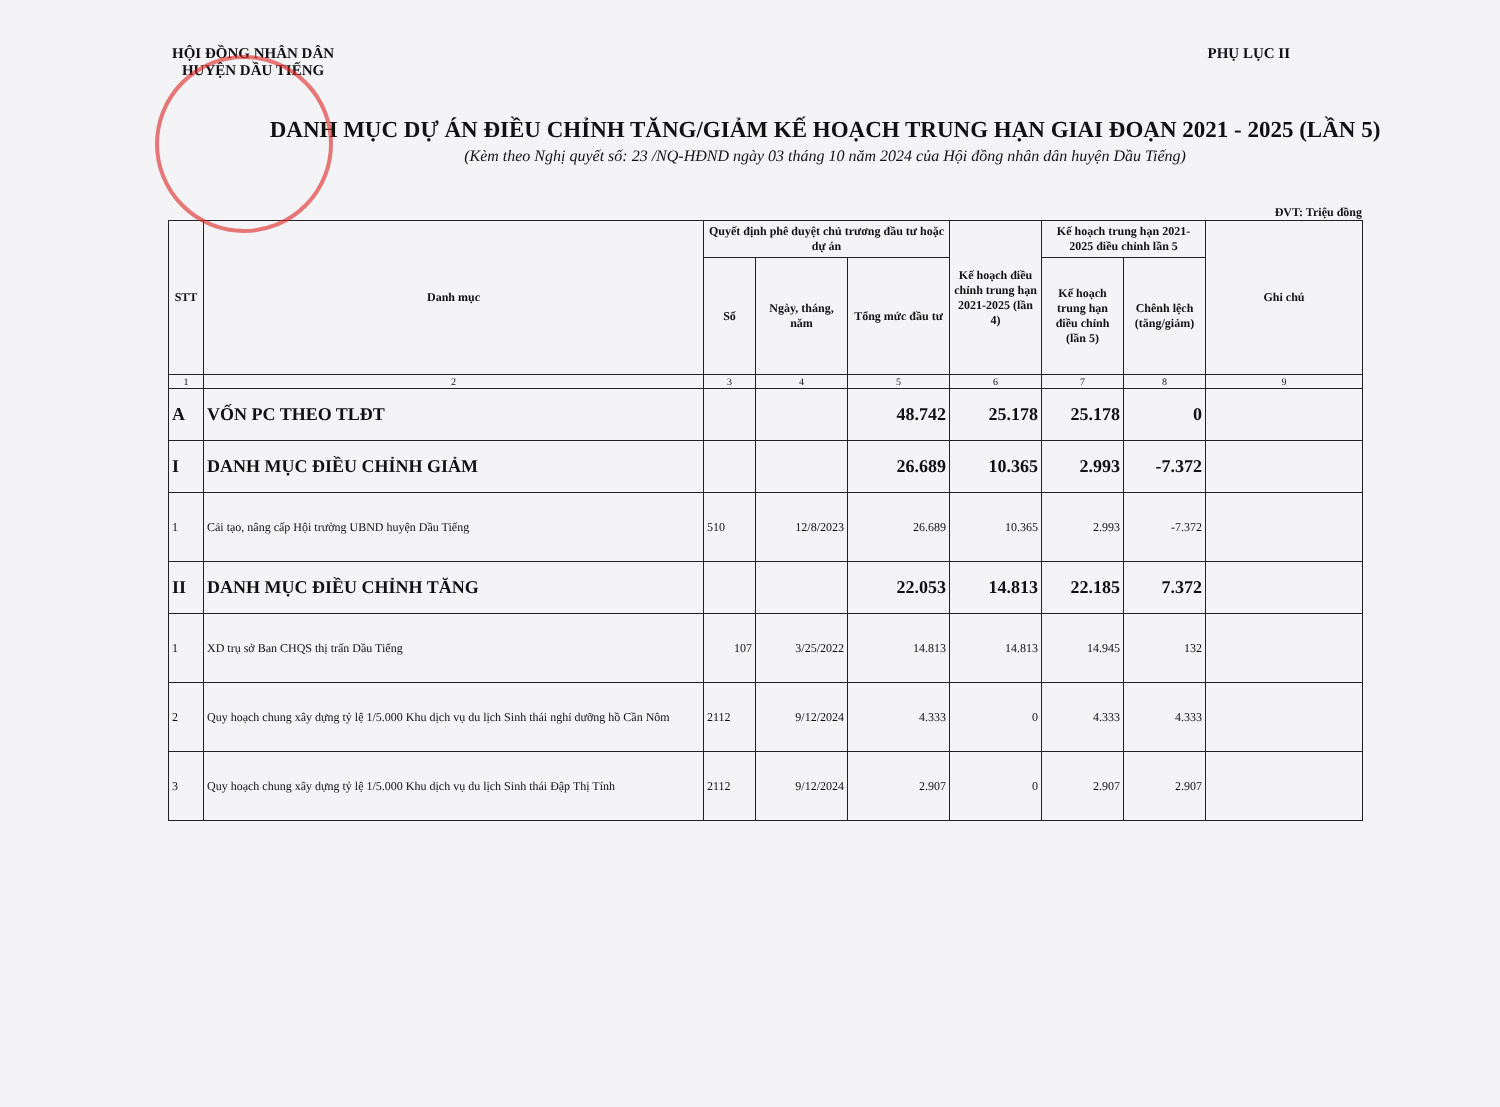HỘI ĐỒNG NHÂN DÂN
HUYỆN DẦU TIẾNG
PHỤ LỤC II
DANH MỤC DỰ ÁN ĐIỀU CHỈNH TĂNG/GIẢM KẾ HOẠCH TRUNG HẠN GIAI ĐOẠN 2021 - 2025 (LẦN 5)
(Kèm theo Nghị quyết số: 23 /NQ-HĐND ngày 03 tháng 10 năm 2024 của Hội đồng nhân dân huyện Dầu Tiếng)
ĐVT: Triệu đồng
| STT | Danh mục | Quyết định phê duyệt chủ trương đầu tư hoặc dự án | | | Kế hoạch điều chỉnh trung hạn 2021-2025 (lần 4) | Kế hoạch trung hạn 2021-2025 điều chỉnh lần 5 | | Ghi chú |
| --- | --- | --- | --- | --- | --- | --- | --- | --- |
| | | Số | Ngày, tháng, năm | Tổng mức đầu tư | | Kế hoạch trung hạn điều chỉnh (lần 5) | Chênh lệch (tăng/giảm) | |
| 1 | 2 | 3 | 4 | 5 | 6 | 7 | 8 | 9 |
| A | VỐN PC THEO TLĐT | | | 48.742 | 25.178 | 25.178 | 0 | |
| I | DANH MỤC ĐIỀU CHỈNH GIẢM | | | 26.689 | 10.365 | 2.993 | -7.372 | |
| 1 | Cải tạo, nâng cấp Hội trường UBND huyện Dầu Tiếng | 510 | 12/8/2023 | 26.689 | 10.365 | 2.993 | -7.372 | |
| II | DANH MỤC ĐIỀU CHỈNH TĂNG | | | 22.053 | 14.813 | 22.185 | 7.372 | |
| 1 | XD trụ sở Ban CHQS thị trấn Dầu Tiếng | 107 | 3/25/2022 | 14.813 | 14.813 | 14.945 | 132 | |
| 2 | Quy hoạch chung xây dựng tỷ lệ 1/5.000 Khu dịch vụ du lịch Sinh thái nghỉ dưỡng hồ Cần Nôm | 2112 | 9/12/2024 | 4.333 | 0 | 4.333 | 4.333 | |
| 3 | Quy hoạch chung xây dựng tỷ lệ 1/5.000 Khu dịch vụ du lịch Sinh thái Đập Thị Tính | 2112 | 9/12/2024 | 2.907 | 0 | 2.907 | 2.907 | |